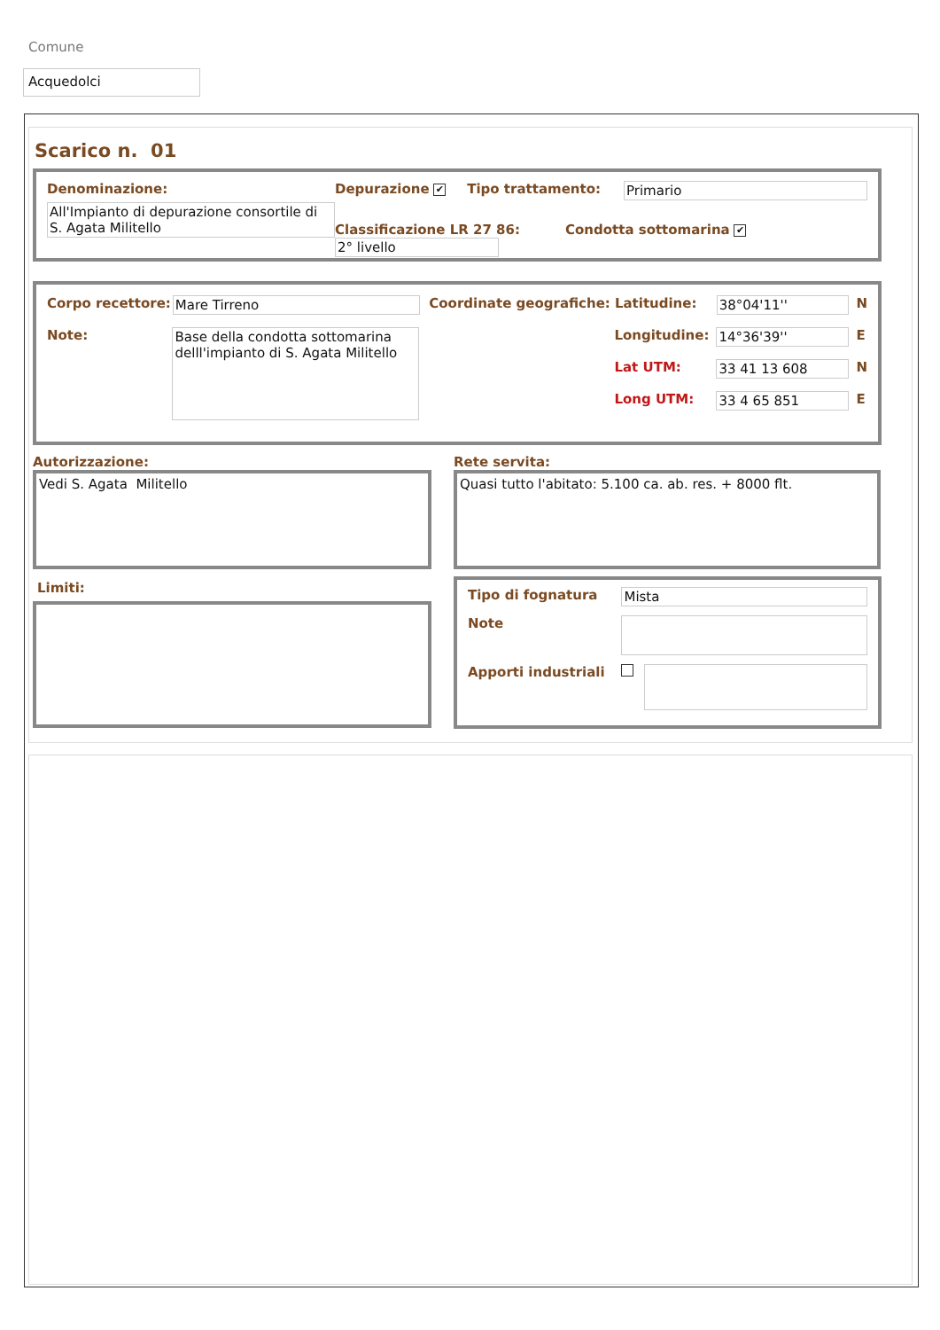Comune
Acquedolci
Scarico n. 01
Denominazione:
All'Impianto di depurazione consortile di S. Agata Militello
Depurazione ✔ Tipo trattamento:
Classificazione LR 27 86: 2° livello
Primario
Condotta sottomarina ✔
Corpo recettore: Mare Tirreno Coordinate geografiche: Latitudine: 38°04'11'' N
Note: Base della condotta sottomarina delll'impianto di S. Agata Militello
Longitudine: 14°36'39'' E
Lat UTM: 33 41 13 608 N
Long UTM: 33 4 65 851 E
Autorizzazione:
Vedi S. Agata Militello
Limiti:
Rete servita:
Quasi tutto l'abitato: 5.100 ca. ab. res. + 8000 flt.
Tipo di fognatura Mista
Note
Apporti industriali